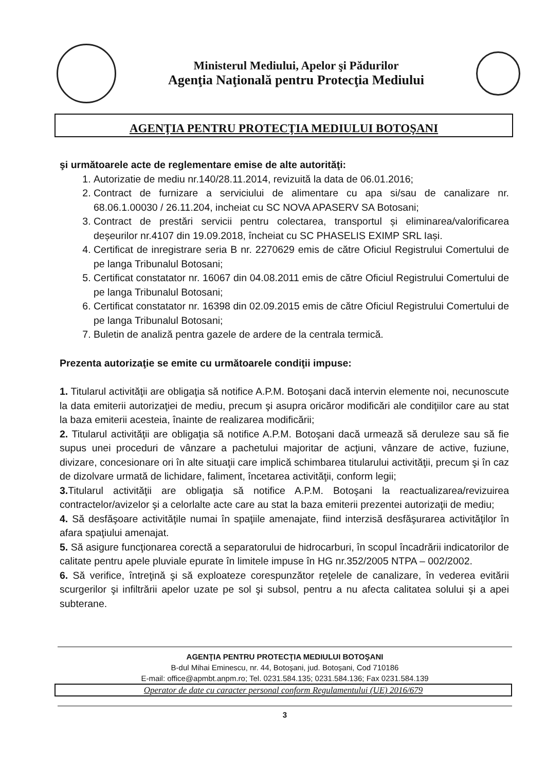Ministerul Mediului, Apelor şi Pădurilor
Agenţia Naţională pentru Protecţia Mediului
AGENŢIA PENTRU PROTECŢIA MEDIULUI BOTOŞANI
şi următoarele acte de reglementare emise de alte autorităţi:
1. Autorizatie de mediu nr.140/28.11.2014, revizuită la data de 06.01.2016;
2. Contract de furnizare a serviciului de alimentare cu apa si/sau de canalizare nr. 68.06.1.00030 / 26.11.204, incheiat cu SC NOVA APASERV SA Botosani;
3. Contract de prestări servicii pentru colectarea, transportul și eliminarea/valorificarea deșeurilor nr.4107 din 19.09.2018, încheiat cu SC PHASELIS EXIMP SRL Iași.
4. Certificat de inregistrare seria B nr. 2270629 emis de către Oficiul Registrului Comertului de pe langa Tribunalul Botosani;
5. Certificat constatator nr. 16067 din 04.08.2011 emis de către Oficiul Registrului Comertului de pe langa Tribunalul Botosani;
6. Certificat constatator nr. 16398 din 02.09.2015 emis de către Oficiul Registrului Comertului de pe langa Tribunalul Botosani;
7. Buletin de analiză pentra gazele de ardere de la centrala termică.
Prezenta autorizaţie se emite cu următoarele condiţii impuse:
1. Titularul activităţii are obligaţia să notifice A.P.M. Botoşani dacă intervin elemente noi, necunoscute la data emiterii autorizaţiei de mediu, precum şi asupra oricăror modificări ale condiţiilor care au stat la baza emiterii acesteia, înainte de realizarea modificării;
2. Titularul activităţii are obligaţia să notifice A.P.M. Botoşani dacă urmează să deruleze sau să fie supus unei proceduri de vânzare a pachetului majoritar de acţiuni, vânzare de active, fuziune, divizare, concesionare ori în alte situaţii care implică schimbarea titularului activităţii, precum şi în caz de dizolvare urmată de lichidare, faliment, încetarea activităţii, conform legii;
3. Titularul activităţii are obligaţia să notifice A.P.M. Botoşani la reactualizarea/revizuirea contractelor/avizelor şi a celorlalte acte care au stat la baza emiterii prezentei autorizaţii de mediu;
4. Să desfăşoare activităţile numai în spaţiile amenajate, fiind interzisă desfăşurarea activităţilor în afara spaţiului amenajat.
5. Să asigure funcţionarea corectă a separatorului de hidrocarburi, în scopul încadrării indicatorilor de calitate pentru apele pluviale epurate în limitele impuse în HG nr.352/2005 NTPA – 002/2002.
6. Să verifice, întreţină şi să exploateze corespunzător reţelele de canalizare, în vederea evitării scurgerilor şi infiltrării apelor uzate pe sol şi subsol, pentru a nu afecta calitatea solului şi a apei subterane.
AGENŢIA PENTRU PROTECŢIA MEDIULUI BOTOŞANI
B-dul Mihai Eminescu, nr. 44, Botoşani, jud. Botoşani, Cod 710186
E-mail: office@apmbt.anpm.ro; Tel. 0231.584.135; 0231.584.136; Fax 0231.584.139
Operator de date cu caracter personal conform Regulamentului (UE) 2016/679
3